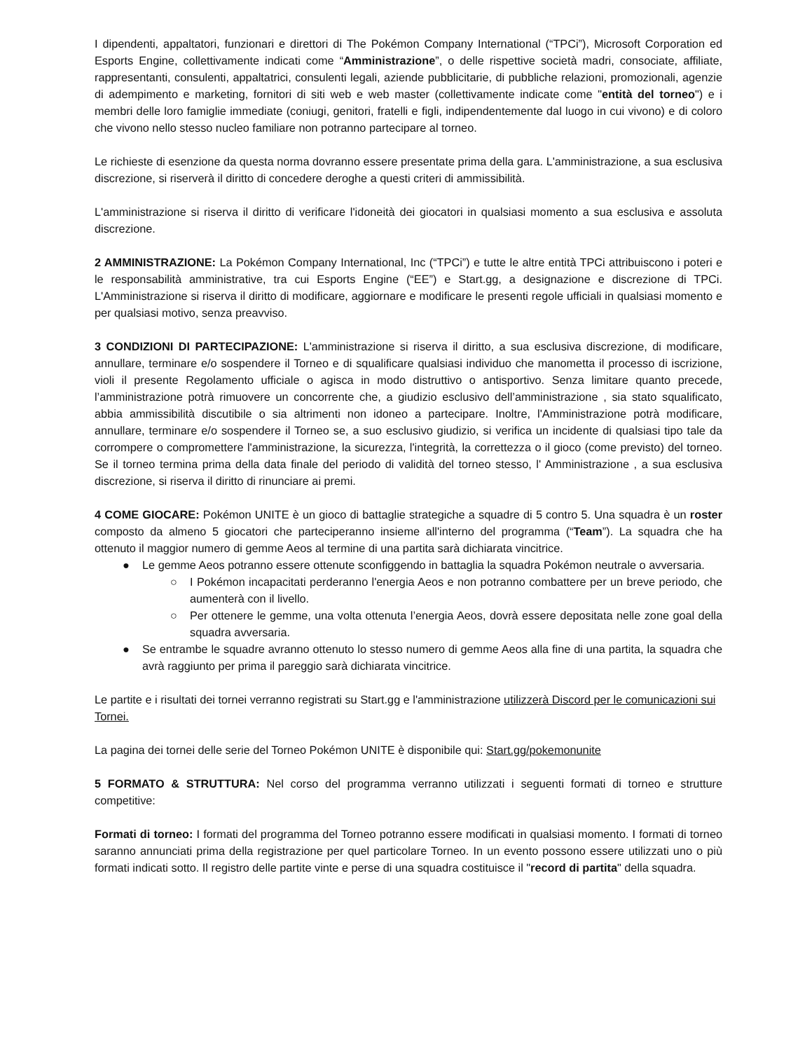I dipendenti, appaltatori, funzionari e direttori di The Pokémon Company International (“TPCi”), Microsoft Corporation ed Esports Engine, collettivamente indicati come “Amministrazione”, o delle rispettive società madri, consociate, affiliate, rappresentanti, consulenti, appaltatrici, consulenti legali, aziende pubblicitarie, di pubbliche relazioni, promozionali, agenzie di adempimento e marketing, fornitori di siti web e web master (collettivamente indicate come "entità del torneo") e i membri delle loro famiglie immediate (coniugi, genitori, fratelli e figli, indipendentemente dal luogo in cui vivono) e di coloro che vivono nello stesso nucleo familiare non potranno partecipare al torneo.
Le richieste di esenzione da questa norma dovranno essere presentate prima della gara. L'amministrazione, a sua esclusiva discrezione, si riserverà il diritto di concedere deroghe a questi criteri di ammissibilità.
L'amministrazione si riserva il diritto di verificare l'idoneità dei giocatori in qualsiasi momento a sua esclusiva e assoluta discrezione.
2 AMMINISTRAZIONE: La Pokémon Company International, Inc (“TPCi”) e tutte le altre entità TPCi attribuiscono i poteri e le responsabilità amministrative, tra cui Esports Engine (“EE”) e Start.gg, a designazione e discrezione di TPCi. L'Amministrazione si riserva il diritto di modificare, aggiornare e modificare le presenti regole ufficiali in qualsiasi momento e per qualsiasi motivo, senza preavviso.
3 CONDIZIONI DI PARTECIPAZIONE: L'amministrazione si riserva il diritto, a sua esclusiva discrezione, di modificare, annullare, terminare e/o sospendere il Torneo e di squalificare qualsiasi individuo che manometta il processo di iscrizione, violi il presente Regolamento ufficiale o agisca in modo distruttivo o antisportivo. Senza limitare quanto precede, l’amministrazione potrà rimuovere un concorrente che, a giudizio esclusivo dell’amministrazione , sia stato squalificato, abbia ammissibilità discutibile o sia altrimenti non idoneo a partecipare. Inoltre, l'Amministrazione potrà modificare, annullare, terminare e/o sospendere il Torneo se, a suo esclusivo giudizio, si verifica un incidente di qualsiasi tipo tale da corrompere o compromettere l'amministrazione, la sicurezza, l'integrità, la correttezza o il gioco (come previsto) del torneo. Se il torneo termina prima della data finale del periodo di validità del torneo stesso, l' Amministrazione , a sua esclusiva discrezione, si riserva il diritto di rinunciare ai premi.
4 COME GIOCARE: Pokémon UNITE è un gioco di battaglie strategiche a squadre di 5 contro 5. Una squadra è un roster composto da almeno 5 giocatori che parteciperanno insieme all'interno del programma (“Team”). La squadra che ha ottenuto il maggior numero di gemme Aeos al termine di una partita sarà dichiarata vincitrice.
● Le gemme Aeos potranno essere ottenute sconfiggendo in battaglia la squadra Pokémon neutrale o avversaria.
○ I Pokémon incapacitati perderanno l'energia Aeos e non potranno combattere per un breve periodo, che aumenterà con il livello.
○ Per ottenere le gemme, una volta ottenuta l’energia Aeos, dovrà essere depositata nelle zone goal della squadra avversaria.
● Se entrambe le squadre avranno ottenuto lo stesso numero di gemme Aeos alla fine di una partita, la squadra che avrà raggiunto per prima il pareggio sarà dichiarata vincitrice.
Le partite e i risultati dei tornei verranno registrati su Start.gg e l'amministrazione utilizzerà Discord per le comunicazioni sui Tornei.
La pagina dei tornei delle serie del Torneo Pokémon UNITE è disponibile qui: Start.gg/pokemonunite
5 FORMATO & STRUTTURA: Nel corso del programma verranno utilizzati i seguenti formati di torneo e strutture competitive:
Formati di torneo: I formati del programma del Torneo potranno essere modificati in qualsiasi momento. I formati di torneo saranno annunciati prima della registrazione per quel particolare Torneo. In un evento possono essere utilizzati uno o più formati indicati sotto. Il registro delle partite vinte e perse di una squadra costituisce il "record di partita" della squadra.